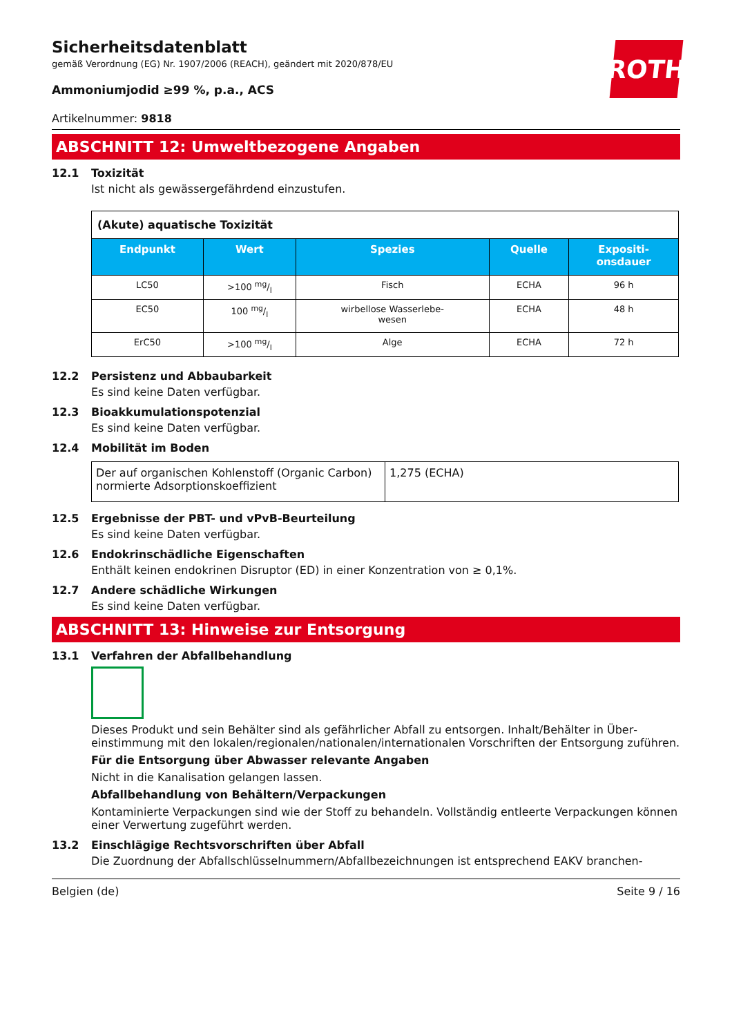ROTH
Sicherheitsdatenblatt
gemäß Verordnung (EG) Nr. 1907/2006 (REACH), geändert mit 2020/878/EU
Ammoniumjodid ≥99 %, p.a., ACS
Artikelnummer: 9818
ABSCHNITT 12: Umweltbezogene Angaben
12.1 Toxizität
Ist nicht als gewässergefährdend einzustufen.
| (Akute) aquatische Toxizität | | | | |
| --- | --- | --- | --- | --- |
| Endpunkt | Wert | Spezies | Quelle | Expositi- onsdauer |
| LC50 | >100 mg/l | Fisch | ECHA | 96 h |
| EC50 | 100 mg/l | wirbellose Wasserlebe- wesen | ECHA | 48 h |
| ErC50 | >100 mg/l | Alge | ECHA | 72 h |
12.2 Persistenz und Abbaubarkeit
Es sind keine Daten verfügbar.
12.3 Bioakkumulationspotenzial
Es sind keine Daten verfügbar.
12.4 Mobilität im Boden
| Der auf organischen Kohlenstoff (Organic Carbon) normierte Adsorptionskoeffizient | 1,275 (ECHA) |
12.5 Ergebnisse der PBT- und vPvB-Beurteilung
Es sind keine Daten verfügbar.
12.6 Endokrinschädliche Eigenschaften
Enthält keinen endokrinen Disruptor (ED) in einer Konzentration von ≥ 0,1%.
12.7 Andere schädliche Wirkungen
Es sind keine Daten verfügbar.
ABSCHNITT 13: Hinweise zur Entsorgung
13.1 Verfahren der Abfallbehandlung
Dieses Produkt und sein Behälter sind als gefährlicher Abfall zu entsorgen. Inhalt/Behälter in Über­einstimmung mit den lokalen/regionalen/nationalen/internationalen Vorschriften der Entsorgung zu­führen.
Für die Entsorgung über Abwasser relevante Angaben
Nicht in die Kanalisation gelangen lassen.
Abfallbehandlung von Behältern/Verpackungen
Kontaminierte Verpackungen sind wie der Stoff zu behandeln. Vollständig entleerte Verpackungen können einer Verwertung zugeführt werden.
13.2 Einschlägige Rechtsvorschriften über Abfall
Die Zuordnung der Abfallschlüsselnummern/Abfallbezeichnungen ist entsprechend EAKV branchen-
Belgien (de) Seite 9 / 16